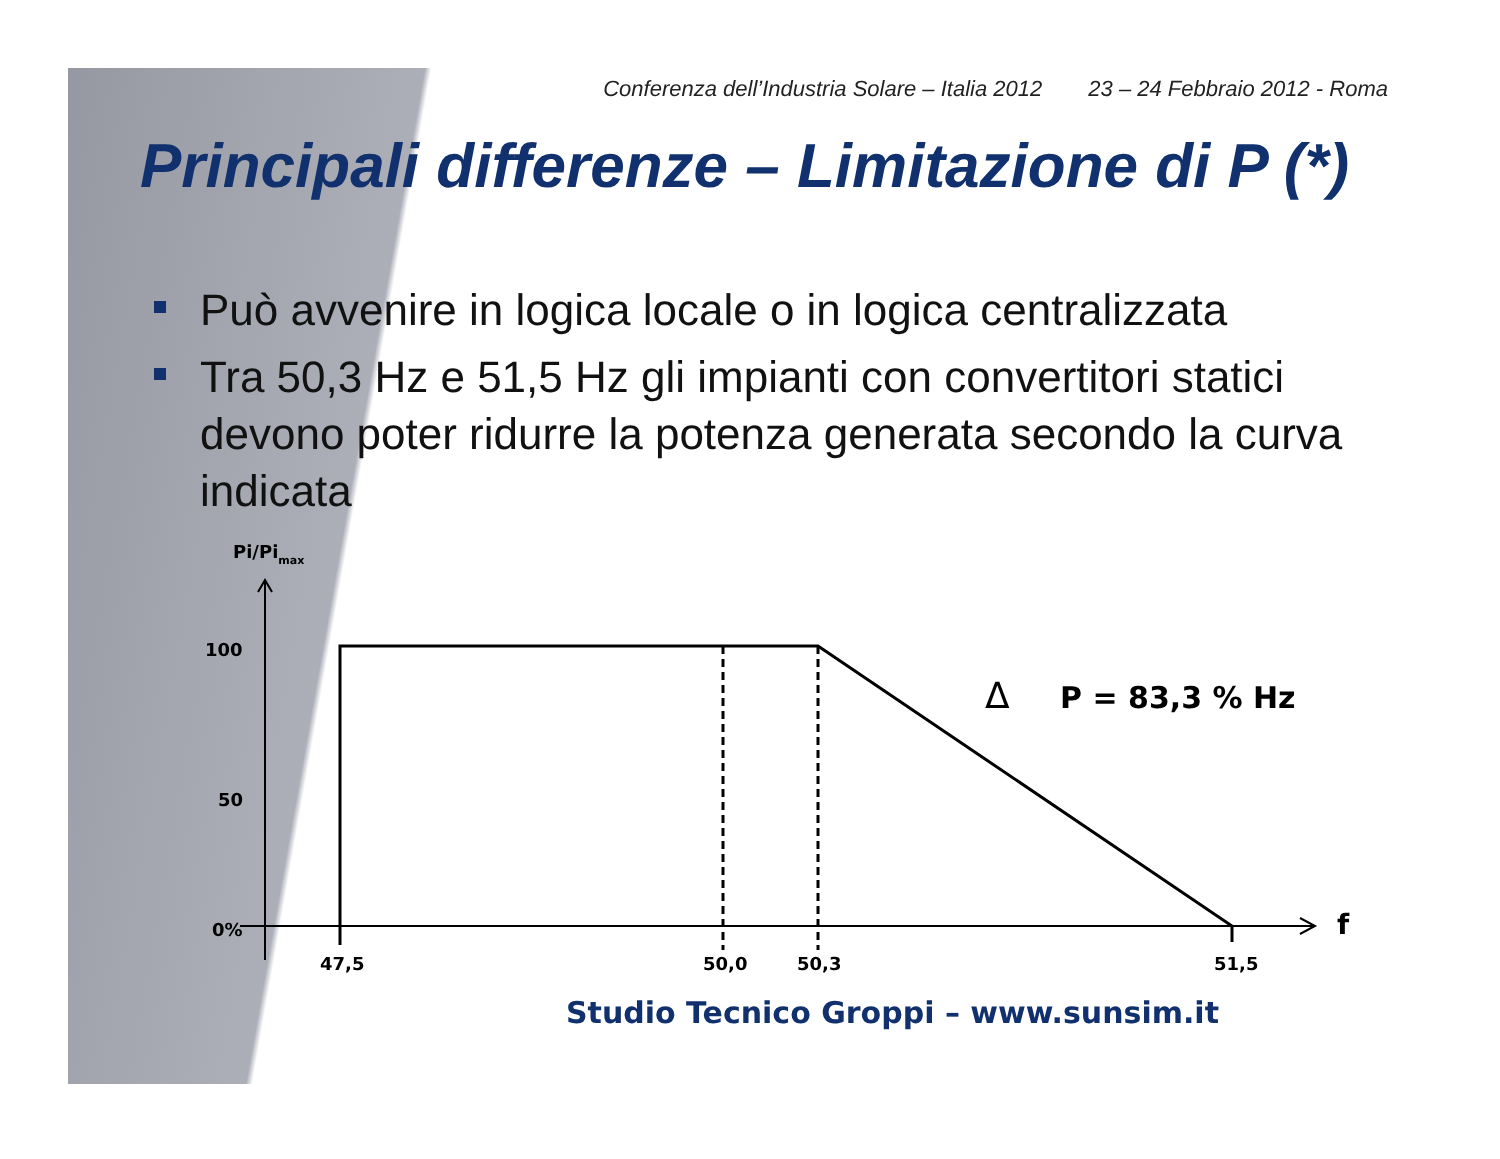Conferenza dell’Industria Solare – Italia 2012 23 – 24 Febbraio 2012 - Roma
Principali differenze – Limitazione di P (*)
Può avvenire in logica locale o in logica centralizzata
Tra 50,3 Hz e 51,5 Hz gli impianti con convertitori statici devono poter ridurre la potenza generata secondo la curva indicata
Pi/Pimax
100
50
0%
47,5
50,0
50,3
51,5
f
Δ
P = 83,3 % Hz
Studio Tecnico Groppi – www.sunsim.it